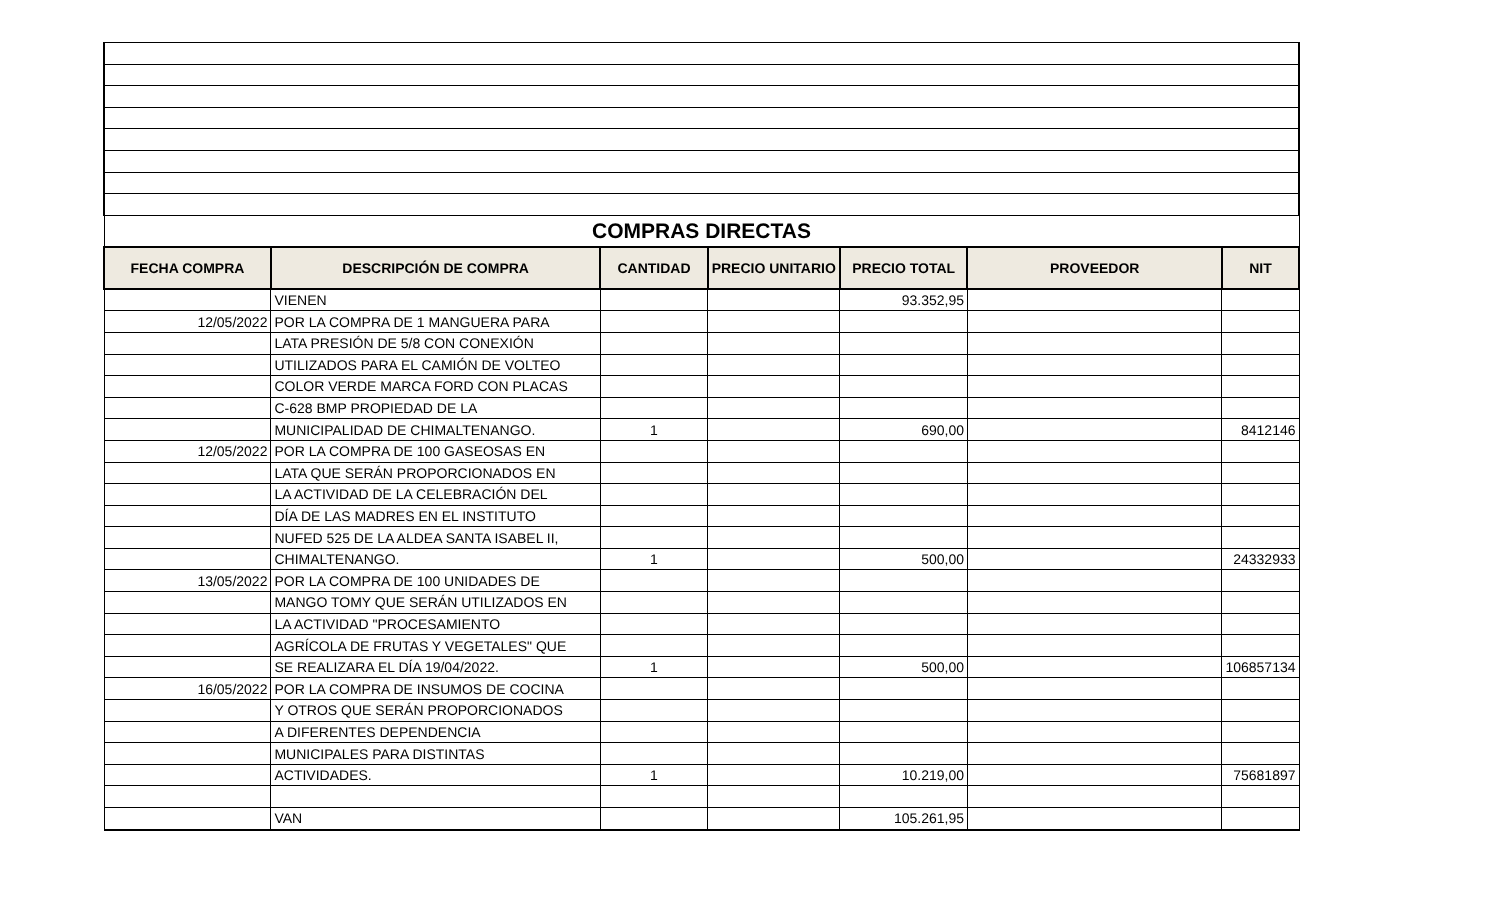| COMPRAS DIRECTAS | | | | | | |
| FECHA COMPRA | DESCRIPCIÓN DE COMPRA | CANTIDAD | PRECIO UNITARIO | PRECIO TOTAL | PROVEEDOR | NIT |
| | VIENEN | | | 93.352,95 | | |
| 12/05/2022 | POR LA COMPRA DE 1 MANGUERA PARA | | | | | |
| | LATA PRESIÓN DE 5/8 CON CONEXIÓN | | | | | |
| | UTILIZADOS PARA EL CAMIÓN DE VOLTEO | | | | | |
| | COLOR VERDE MARCA FORD CON PLACAS | | | | | |
| | C-628 BMP PROPIEDAD DE LA | | | | | |
| | MUNICIPALIDAD DE CHIMALTENANGO. | 1 | | 690,00 | | 8412146 |
| 12/05/2022 | POR LA COMPRA DE 100 GASEOSAS EN | | | | | |
| | LATA QUE SERÁN PROPORCIONADOS EN | | | | | |
| | LA ACTIVIDAD DE LA CELEBRACIÓN DEL | | | | | |
| | DÍA DE LAS MADRES EN EL INSTITUTO | | | | | |
| | NUFED 525 DE LA ALDEA SANTA ISABEL II, | | | | | |
| | CHIMALTENANGO. | 1 | | 500,00 | | 24332933 |
| 13/05/2022 | POR LA COMPRA DE 100 UNIDADES DE | | | | | |
| | MANGO TOMY QUE SERÁN UTILIZADOS EN | | | | | |
| | LA ACTIVIDAD "PROCESAMIENTO | | | | | |
| | AGRÍCOLA DE FRUTAS Y VEGETALES" QUE | | | | | |
| | SE REALIZARA EL DÍA 19/04/2022. | 1 | | 500,00 | | 106857134 |
| 16/05/2022 | POR LA COMPRA DE INSUMOS DE COCINA | | | | | |
| | Y OTROS QUE SERÁN PROPORCIONADOS | | | | | |
| | A DIFERENTES DEPENDENCIA | | | | | |
| | MUNICIPALES PARA DISTINTAS | | | | | |
| | ACTIVIDADES. | 1 | | 10.219,00 | | 75681897 |
| | VAN | | | 105.261,95 | | |